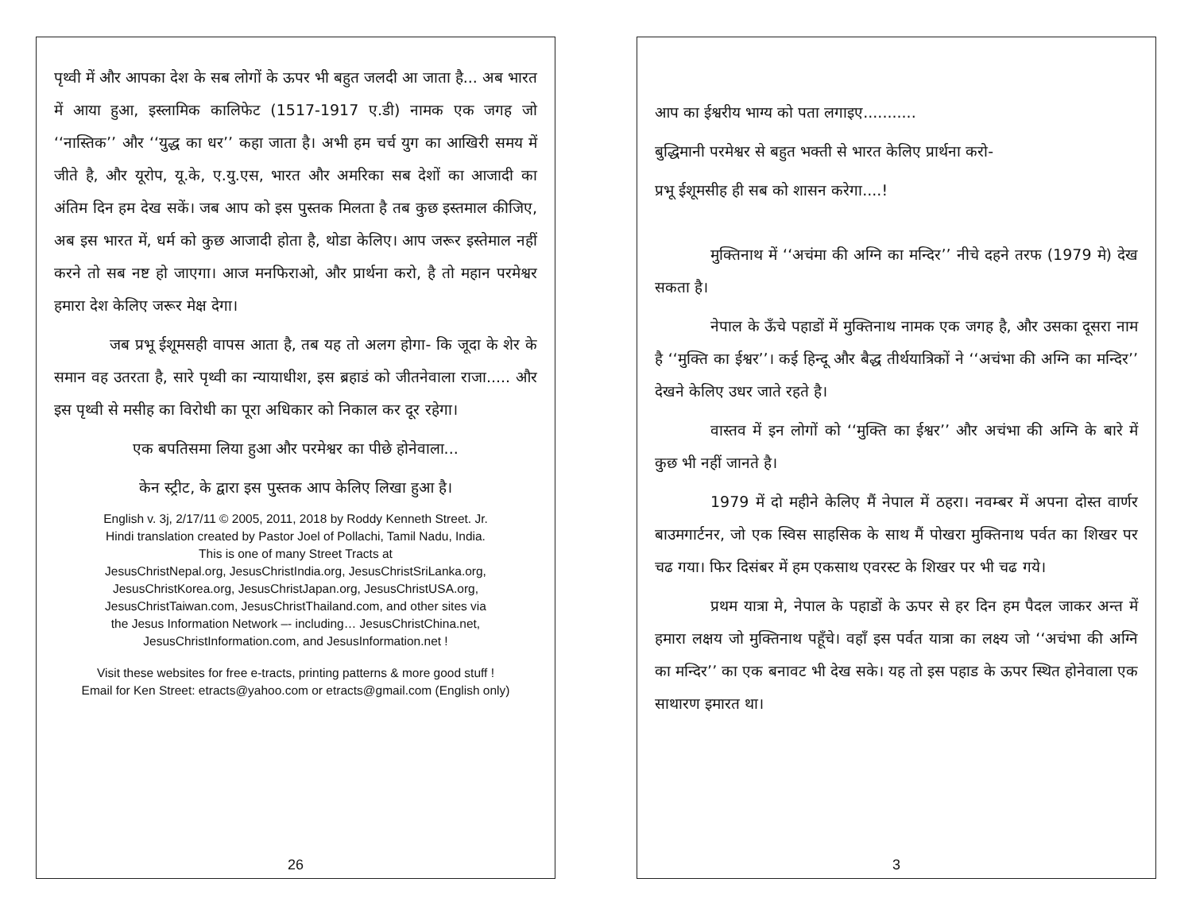पृथ्वी में और आपका देश के सब लोगों के ऊपर भी बहुत जलदी आ जाता है... अब भारत में आया हुआ, इस्लामिक कालिफेट (1517-1917 ए.डी) नामक एक जगह जो ‘‘नास्तिक’’ और ‘‘युद्ध का धर’’ कहा जाता है। अभी हम चर्च युग का आखिरी समय में जीते है, और यूरोप, यू.के, ए.यु.एस, भारत और अमरिका सब देशों का आजादी का अंतिम दिन हम देख सकें। जब आप को इस पुस्तक मिलता है तब कुछ इस्तमाल कीजिए, अब इस भारत में, धर्म को कुछ आजादी होता है, थोडा केलिए। आप जरूर इस्तेमाल नहीं करने तो सब नष्ट हो जाएगा। आज मनफिराओ, और प्रार्थना करो, है तो महान परमेश्वर हमारा देश केलिए जरूर मेक्ष देगा।
जब प्रभू ईशूमसही वापस आता है, तब यह तो अलग होगा- कि जूदा के शेर के समान वह उतरता है, सारे पृथ्वी का न्यायाधीश, इस ब्रहाडं को जीतनेवाला राजा..... और इस पृथ्वी से मसीह का विरोधी का पूरा अधिकार को निकाल कर दूर रहेगा।
एक बपतिसमा लिया हुआ और परमेश्वर का पीछे होनेवाला...
केन स्ट्रीट, के द्वारा इस पुस्तक आप केलिए लिखा हुआ है।
English v. 3j, 2/17/11 © 2005, 2011, 2018 by Roddy Kenneth Street. Jr.
Hindi translation created by Pastor Joel of Pollachi, Tamil Nadu, India.
This is one of many Street Tracts at
JesusChristNepal.org, JesusChristIndia.org, JesusChristSriLanka.org,
JesusChristKorea.org, JesusChristJapan.org, JesusChristUSA.org,
JesusChristTaiwan.com, JesusChristThailand.com, and other sites via
the Jesus Information Network –- including… JesusChristChina.net,
JesusChristInformation.com, and JesusInformation.net !
Visit these websites for free e-tracts, printing patterns & more good stuff !
Email for Ken Street: etracts@yahoo.com or etracts@gmail.com (English only)
26
आप का ईश्वरीय भाग्य को पता लगाइए...........
बुद्धिमानी परमेश्वर से बहुत भक्ती से भारत केलिए प्रार्थना करो-
प्रभू ईशूमसीह ही सब को शासन करेगा....!
मुक्तिनाथ में ‘‘अचंमा की अग्नि का मन्दिर’’ नीचे दहने तरफ (1979 मे) देख सकता है।
नेपाल के ऊँचे पहाडों में मुक्तिनाथ नामक एक जगह है, और उसका दूसरा नाम है ‘‘मुक्ति का ईश्वर’’। कई हिन्दू और बैद्ध तीर्थयात्रिकों ने ‘‘अचंभा की अग्नि का मन्दिर’’ देखने केलिए उधर जाते रहते है।
वास्तव में इन लोगों को ‘‘मुक्ति का ईश्वर’’ और अचंभा की अग्नि के बारे में कुछ भी नहीं जानते है।
1979 में दो महीने केलिए मैं नेपाल में ठहरा। नवम्बर में अपना दोस्त वार्णर बाउमगार्टनर, जो एक स्विस साहसिक के साथ मैं पोखरा मुक्तिनाथ पर्वत का शिखर पर चढ गया। फिर दिसंबर में हम एकसाथ एवरस्ट के शिखर पर भी चढ गये।
प्रथम यात्रा मे, नेपाल के पहाडों के ऊपर से हर दिन हम पैदल जाकर अन्त में हमारा लक्षय जो मुक्तिनाथ पहूँचे। वहाँ इस पर्वत यात्रा का लक्ष्य जो ‘‘अचंभा की अग्नि का मन्दिर’’ का एक बनावट भी देख सके। यह तो इस पहाड के ऊपर स्थित होनेवाला एक साथारण इमारत था।
3